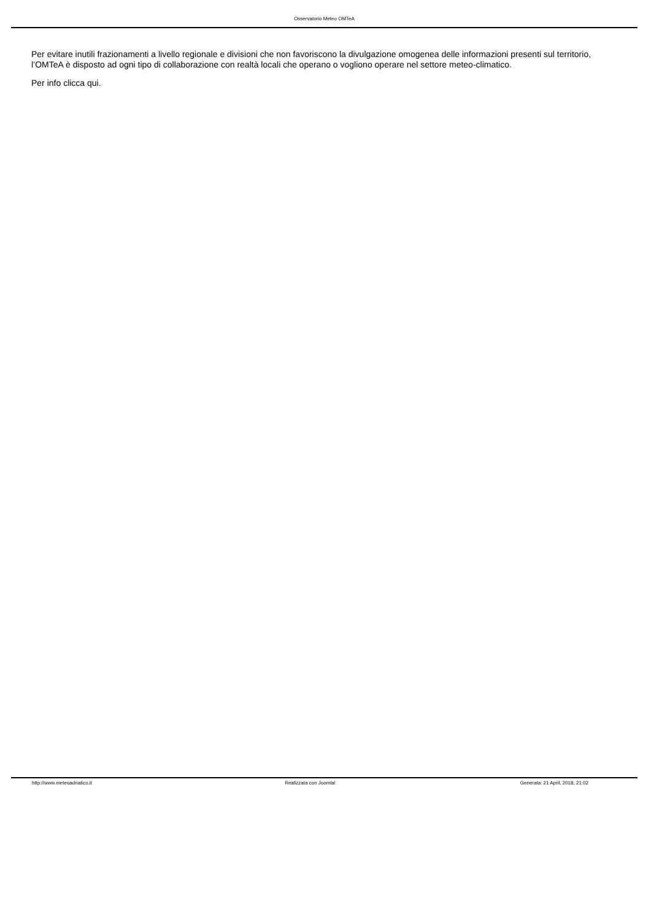Osservatorio Meteo OMTeA
Per evitare inutili frazionamenti a livello regionale e divisioni che non favoriscono la divulgazione omogenea delle informazioni presenti sul territorio, l’OMTeA è disposto ad ogni tipo di collaborazione con realtà locali che operano o vogliono operare nel settore meteo-climatico.
Per info clicca qui.
http://www.meteoadriatico.it Realizzata con Joomla! Generata: 21 April, 2018, 21:02